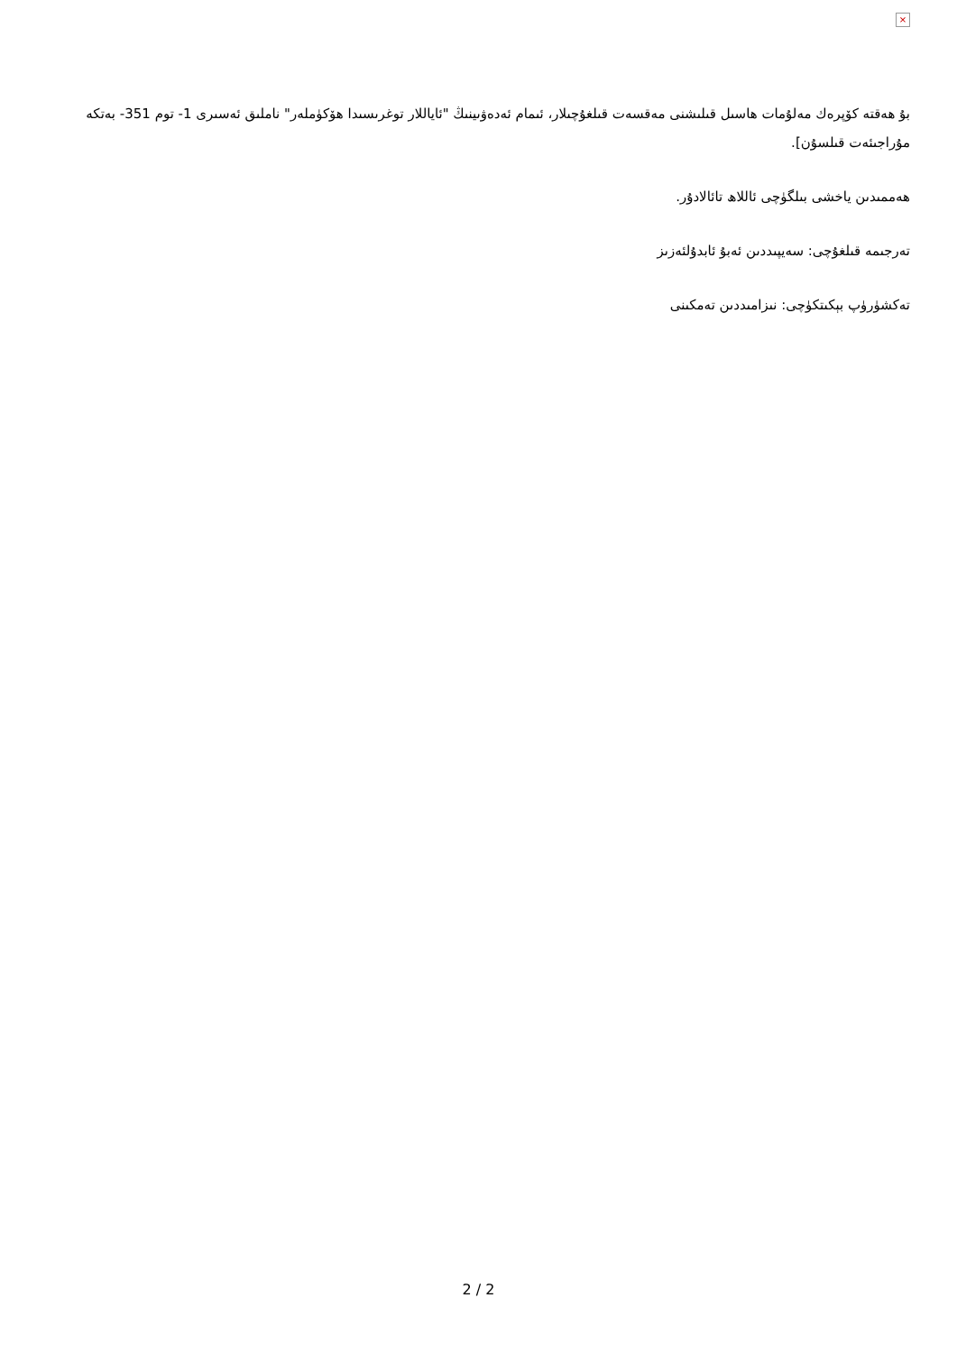×
بۇ ھەقتە كۆپرەك مەلۇمات ھاسىل قىلىشنى مەقسەت قىلغۇچىلار، ئىمام ئەدەۋىينىڭ "ئاياللار توغرىسىدا ھۆكۈملەر" ناملىق ئەسىرى 1- توم 351- بەتكە مۇراجىئەت قىلسۇن].
ھەممىدىن ياخشى بىلگۈچى ئاللاھ تائالادۇر.
تەرجىمە قىلغۇچى: سەيپىددىن ئەبۇ ئابدۇلئەزىز
تەكشۈرۈپ بېكىتكۈچى: نىزامىددىن تەمكىنى
2 / 2